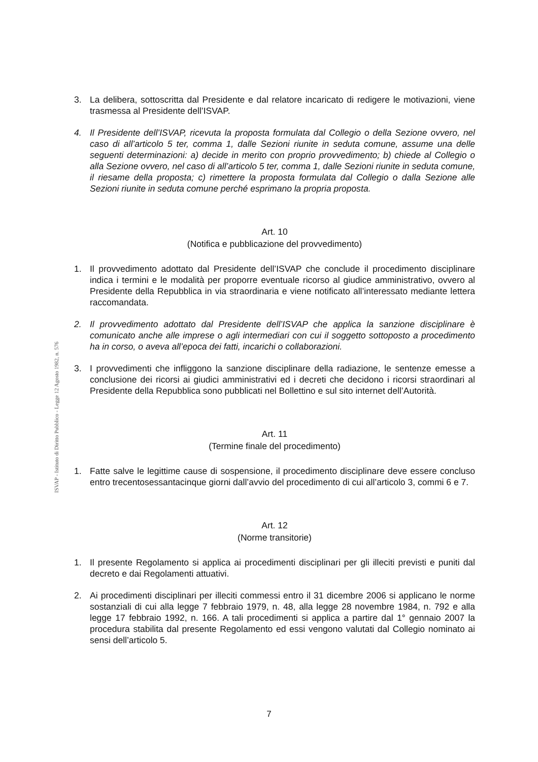ISVAP - Istituto di Diritto Pubblico - Legge 12 Agosto 1982, n. 576
3. La delibera, sottoscritta dal Presidente e dal relatore incaricato di redigere le motivazioni, viene trasmessa al Presidente dell’ISVAP.
4. Il Presidente dell’ISVAP, ricevuta la proposta formulata dal Collegio o della Sezione ovvero, nel caso di all’articolo 5 ter, comma 1, dalle Sezioni riunite in seduta comune, assume una delle seguenti determinazioni: a) decide in merito con proprio provvedimento; b) chiede al Collegio o alla Sezione ovvero, nel caso di all’articolo 5 ter, comma 1, dalle Sezioni riunite in seduta comune, il riesame della proposta; c) rimettere la proposta formulata dal Collegio o dalla Sezione alle Sezioni riunite in seduta comune perché esprimano la propria proposta.
Art. 10
(Notifica e pubblicazione del provvedimento)
1. Il provvedimento adottato dal Presidente dell’ISVAP che conclude il procedimento disciplinare indica i termini e le modalità per proporre eventuale ricorso al giudice amministrativo, ovvero al Presidente della Repubblica in via straordinaria e viene notificato all’interessato mediante lettera raccomandata.
2. Il provvedimento adottato dal Presidente dell’ISVAP che applica la sanzione disciplinare è comunicato anche alle imprese o agli intermediari con cui il soggetto sottoposto a procedimento ha in corso, o aveva all’epoca dei fatti, incarichi o collaborazioni.
3. I provvedimenti che infliggono la sanzione disciplinare della radiazione, le sentenze emesse a conclusione dei ricorsi ai giudici amministrativi ed i decreti che decidono i ricorsi straordinari al Presidente della Repubblica sono pubblicati nel Bollettino e sul sito internet dell’Autorità.
Art. 11
(Termine finale del procedimento)
1. Fatte salve le legittime cause di sospensione, il procedimento disciplinare deve essere concluso entro trecentosessantacinque giorni dall’avvio del procedimento di cui all’articolo 3, commi 6 e 7.
Art. 12
(Norme transitorie)
1. Il presente Regolamento si applica ai procedimenti disciplinari per gli illeciti previsti e puniti dal decreto e dai Regolamenti attuativi.
2. Ai procedimenti disciplinari per illeciti commessi entro il 31 dicembre 2006 si applicano le norme sostanziali di cui alla legge 7 febbraio 1979, n. 48, alla legge 28 novembre 1984, n. 792 e alla legge 17 febbraio 1992, n. 166. A tali procedimenti si applica a partire dal 1° gennaio 2007 la procedura stabilita dal presente Regolamento ed essi vengono valutati dal Collegio nominato ai sensi dell’articolo 5.
7